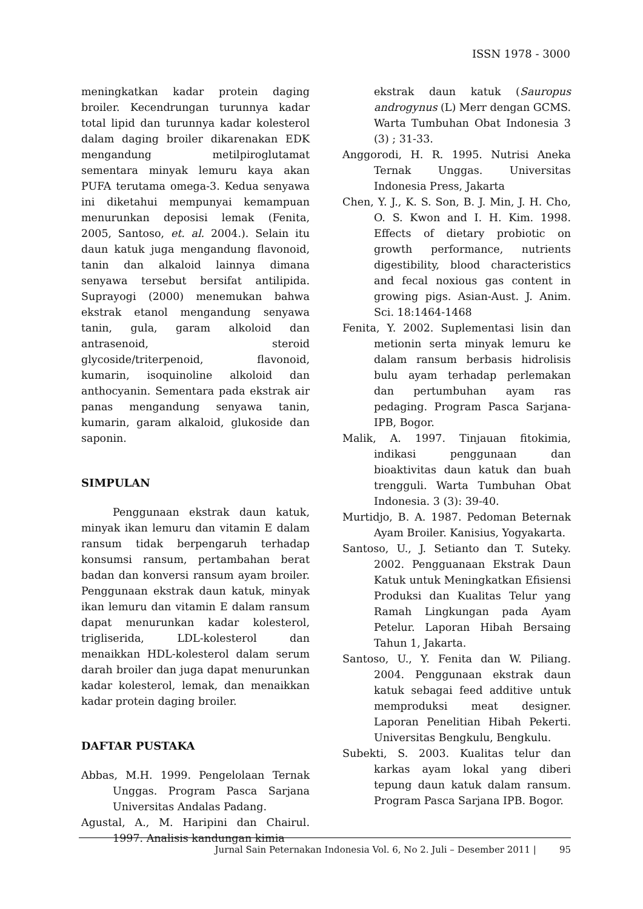ISSN 1978 - 3000
meningkatkan kadar protein daging broiler. Kecendrungan turunnya kadar total lipid dan turunnya kadar kolesterol dalam daging broiler dikarenakan EDK mengandung metilpiroglutamat sementara minyak lemuru kaya akan PUFA terutama omega-3. Kedua senyawa ini diketahui mempunyai kemampuan menurunkan deposisi lemak (Fenita, 2005, Santoso, et. al. 2004.). Selain itu daun katuk juga mengandung flavonoid, tanin dan alkaloid lainnya dimana senyawa tersebut bersifat antilipida. Suprayogi (2000) menemukan bahwa ekstrak etanol mengandung senyawa tanin, gula, garam alkoloid dan antrasenoid, steroid glycoside/triterpenoid, flavonoid, kumarin, isoquinoline alkoloid dan anthocyanin. Sementara pada ekstrak air panas mengandung senyawa tanin, kumarin, garam alkaloid, glukoside dan saponin.
SIMPULAN
Penggunaan ekstrak daun katuk, minyak ikan lemuru dan vitamin E dalam ransum tidak berpengaruh terhadap konsumsi ransum, pertambahan berat badan dan konversi ransum ayam broiler. Penggunaan ekstrak daun katuk, minyak ikan lemuru dan vitamin E dalam ransum dapat menurunkan kadar kolesterol, trigliserida, LDL-kolesterol dan menaikkan HDL-kolesterol dalam serum darah broiler dan juga dapat menurunkan kadar kolesterol, lemak, dan menaikkan kadar protein daging broiler.
DAFTAR PUSTAKA
Abbas, M.H. 1999. Pengelolaan Ternak Unggas. Program Pasca Sarjana Universitas Andalas Padang.
Agustal, A., M. Haripini dan Chairul. 1997. Analisis kandungan kimia
ekstrak daun katuk (Sauropus androgynus (L) Merr dengan GCMS. Warta Tumbuhan Obat Indonesia 3 (3) ; 31-33.
Anggorodi, H. R. 1995. Nutrisi Aneka Ternak Unggas. Universitas Indonesia Press, Jakarta
Chen, Y. J., K. S. Son, B. J. Min, J. H. Cho, O. S. Kwon and I. H. Kim. 1998. Effects of dietary probiotic on growth performance, nutrients digestibility, blood characteristics and fecal noxious gas content in growing pigs. Asian-Aust. J. Anim. Sci. 18:1464-1468
Fenita, Y. 2002. Suplementasi lisin dan metionin serta minyak lemuru ke dalam ransum berbasis hidrolisis bulu ayam terhadap perlemakan dan pertumbuhan ayam ras pedaging. Program Pasca Sarjana-IPB, Bogor.
Malik, A. 1997. Tinjauan fitokimia, indikasi penggunaan dan bioaktivitas daun katuk dan buah trengguli. Warta Tumbuhan Obat Indonesia. 3 (3): 39-40.
Murtidjo, B. A. 1987. Pedoman Beternak Ayam Broiler. Kanisius, Yogyakarta.
Santoso, U., J. Setianto dan T. Suteky. 2002. Pengguanaan Ekstrak Daun Katuk untuk Meningkatkan Efisiensi Produksi dan Kualitas Telur yang Ramah Lingkungan pada Ayam Petelur. Laporan Hibah Bersaing Tahun 1, Jakarta.
Santoso, U., Y. Fenita dan W. Piliang. 2004. Penggunaan ekstrak daun katuk sebagai feed additive untuk memproduksi meat designer. Laporan Penelitian Hibah Pekerti. Universitas Bengkulu, Bengkulu.
Subekti, S. 2003. Kualitas telur dan karkas ayam lokal yang diberi tepung daun katuk dalam ransum. Program Pasca Sarjana IPB. Bogor.
Jurnal Sain Peternakan Indonesia Vol. 6, No 2. Juli – Desember 2011 | 95